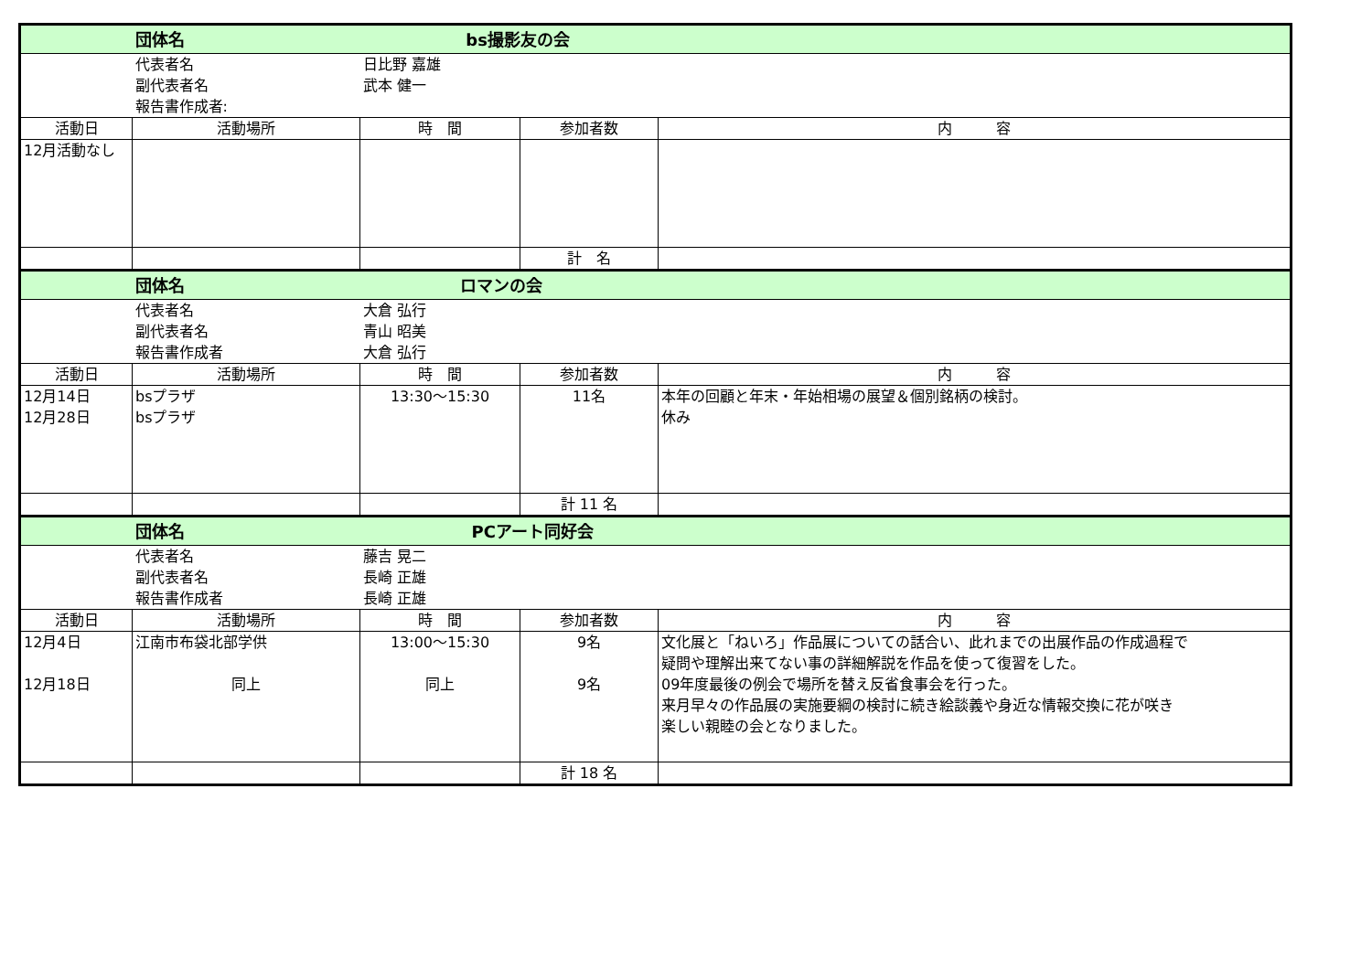| | 団体名 | bs撮影友の会 | | |
| | 代表者名 副代表者名 報告書作成者: | 日比野 嘉雄 武本 健一 | | |
| 活動日 | 活動場所 | 時 間 | 参加者数 | 内 容 |
| 12月活動なし | | | | |
| | | | 計 名 | |
| | 団体名 | ロマンの会 | | |
| | 代表者名 副代表者名 報告書作成者 | 大倉 弘行 青山 昭美 大倉 弘行 | | |
| 活動日 | 活動場所 | 時 間 | 参加者数 | 内 容 |
| 12月14日 12月28日 | bsプラザ bsプラザ | 13:30～15:30 | 11名 | 本年の回顧と年末・年始相場の展望＆個別銘柄の検討。 休み |
| | | | 計 11 名 | |
| | 団体名 | PCアート同好会 | | |
| | 代表者名 副代表者名 報告書作成者 | 藤吉 晃二 長崎 正雄 長崎 正雄 | | |
| 活動日 | 活動場所 | 時 間 | 参加者数 | 内 容 |
| 12月4日 12月18日 | 江南市布袋北部学供 同上 | 13:00～15:30 同上 | 9名 9名 | 文化展と「ねいろ」作品展についての話合い、此れまでの出展作品の作成過程で 疑問や理解出来てない事の詳細解説を作品を使って復習をした。 09年度最後の例会で場所を替え反省食事会を行った。 来月早々の作品展の実施要綱の検討に続き絵談義や身近な情報交換に花が咲き 楽しい親睦の会となりました。 |
| | | | 計 18 名 | |